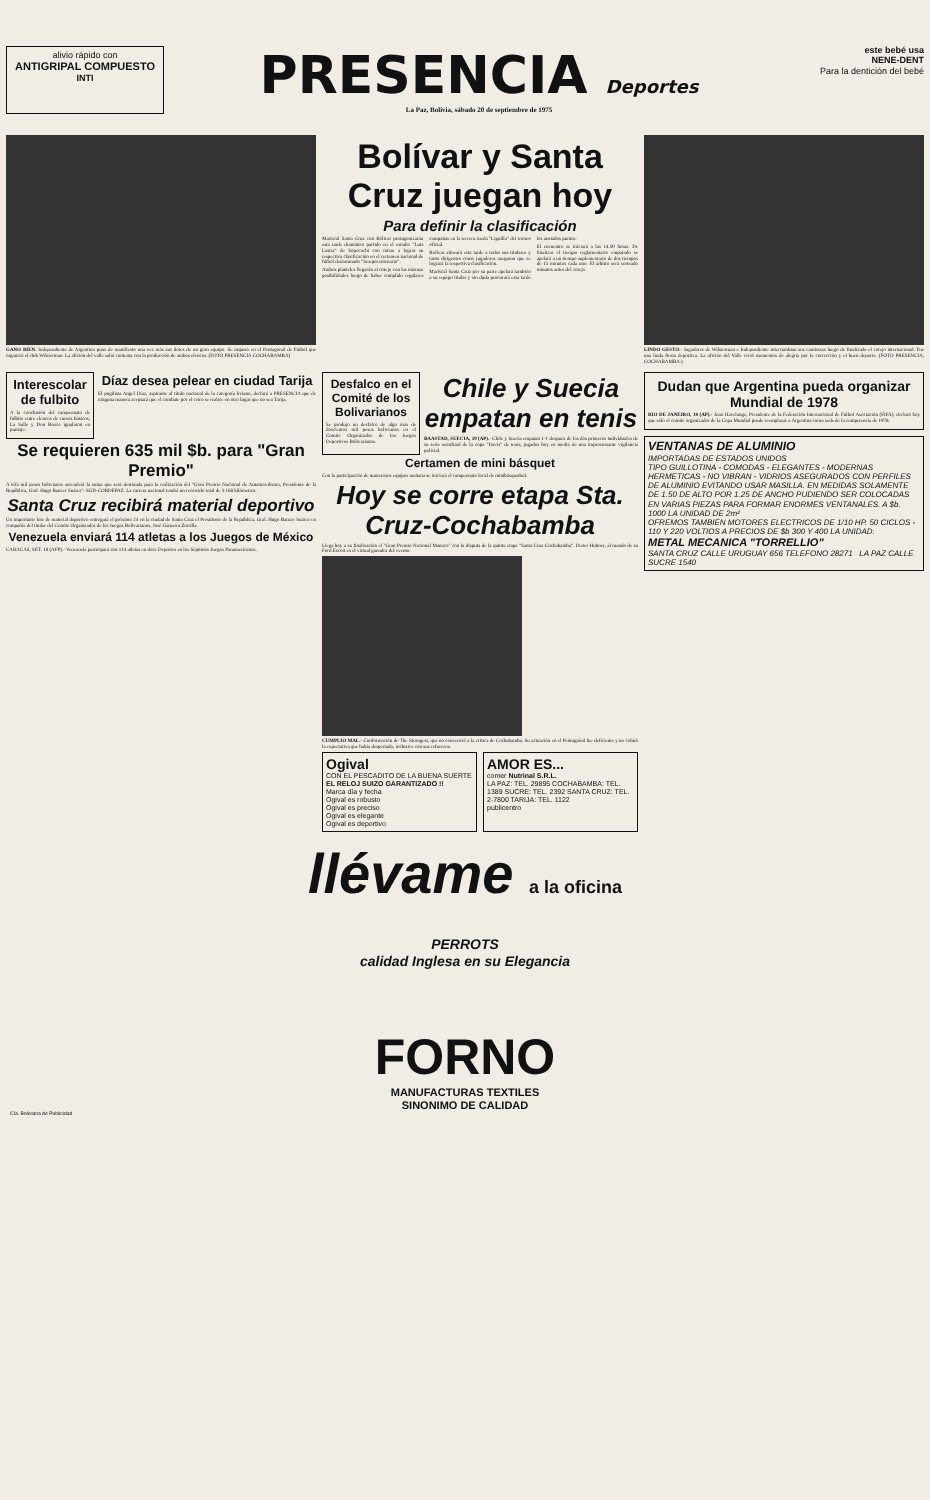alivio rápido con
ANTIGRIPAL COMPUESTO
INTI
PRESENCIA Deportes
La Paz, Bolivia, sábado 20 de septiembre de 1975
este bebé usa
NENE-DENT
Para la dentición del bebé
GANO BIEN. Independiente de Argentina puso de manifiesto una vez más sus dotes de un gran equipo. Se impuso en el Pentagonal de Fútbol que organizó el club Wilsterman. La afición del valle salió contenta con la producción de ambos elencos. (FOTO PRESENCIA COCHABAMBA)
Bolívar y Santa Cruz juegan hoy
Para definir la clasificación
Mariscal Santa Cruz con Bolívar protagonizarán esta tarde dramático partido en el estadio "Luis Lastra" de Sopocachi con miras a lograr su respectiva clasificación en el certamen nacional de fútbol denominado "Sesquicentenario".
Ambos planteles llegarán al cotejo con las mismas posibilidades luego de haber cumplido regulares campañas en la tercera rueda "Liguilla" del torneo oficial.
Bolívar alineará esta tarde a todos sus titulares y tanto dirigentes como jugadores aseguran que se logrará la respectiva clasificación.
Mariscal Santa Cruz por su parte apelará también a su equipo titular y sin duda procurará esta tarde los ansiados puntos.
El encuentro se iniciará a las 14.50 horas. De finalizar el tiempo reglamentario empatado se apelará a un tiempo suplementario de dos tiempos de 15 minutos cada uno. El árbitro será sorteado minutos antes del cotejo.
LINDO GESTO.- Jugadores de Wilsterman e Independiente intercambian sus camisetas luego de finalizado el cotejo internacional. Fue una linda fiesta deportiva. La afición del Valle vivió momentos de alegría por la corrección y el buen deporte. (FOTO PRESENCIA, COCHABAMBA.)
Interescolar de fulbito
A la conclusión del campeonato de fulbito entre elencos de cursos básicos, La Salle y Don Bosco igualaron en puntaje.
Díaz desea pelear en ciudad Tarija
El pugilista Angel Díaz, aspirante al título nacional de la categoría liviano, declaró a PRESENCIA que de ninguna manera aceptará que el combate por el cetro se realice en otro lugar que no sea Tarija.
Se requieren 635 mil $b. para "Gran Premio"
A 635 mil pesos bolivianos ascenderá la suma que será destinada para la realización del "Gran Premio Nacional de Automovilismo, Presidente de la República, Gral. Hugo Banzer Suárez". SGD-CORDEPAZ. La carrera nacional tendrá un recorrido total de 3.168 kilómetros.
Santa Cruz recibirá material deportivo
Un importante lote de material deportivo entregará el próximo 24 en la ciudad de Santa Cruz el Presidente de la República, Gral. Hugo Banzer Suárez en compañía del titular del Comité Organizador de los Juegos Bolivarianos, José Gamarra Zorrilla.
Venezuela enviará 114 atletas a los Juegos de México
CARACAS, SET. 18 (AFP).- Venezuela participará con 114 atletas en doce Deportes en los Séptimos Juegos Panamericanos.
Desfalco en el Comité de los Bolivarianos
Se produjo un desfalco de algo más de doscientos mil pesos bolivianos en el Comité Organizador de los Juegos Deportivos Bolivarianos.
Chile y Suecia empatan en tenis
BAASTAD, SUECIA, 19 (AP).- Chile y Suecia empatan 1-1 después de los dos primeros individuales de su serie semifinal de la copa "Davis" de tenis, jugados hoy en medio de una impresionante vigilancia policial.
Certamen de mini básquet
Con la participación de numerosos equipos mañana se iniciará el campeonato local de minibásquetbol.
Hoy se corre etapa Sta. Cruz-Cochabamba
Llega hoy a su finalización el "Gran Premio Nacional Manaco" con la disputa de la quinta etapa "Santa Cruz-Cochabamba". Dieter Hubner, al mando de su Ford Escort es el virtual ganador del evento.
CUMPLIO MAL.- Conformación de The Strongest, que no convenció a la crítica de Cochabamba. Su actuación en el Pentagonal fue deficiente y no colmó la expectativa que había despertado, inclusive con sus refuerzos.
Ogival
CON EL PESCADITO DE LA BUENA SUERTE
EL RELOJ SUIZO GARANTIZADO !!
Marca día y fecha
Ogival es robusto
Ogival es preciso
Ogival es elegante
Ogival es deportivo
AMOR ES...
comer Nutrinal S.R.L.
LA PAZ: TEL. 29895 COCHABAMBA: TEL. 1389 SUCRE: TEL. 2392 SANTA CRUZ: TEL. 2-7800 TARIJA: TEL. 1122
publicentro
Dudan que Argentina pueda organizar Mundial de 1978
RIO DE JANEIRO, 18 (AP).- Joao Havelange, Presidente de la Federación Internacional de Fútbol Asociación (FIFA), declaró hoy que sólo el comité organizador de la Copa Mundial puede reemplazar a Argentina como sede de la competencia de 1978.
VENTANAS DE ALUMINIO
IMPORTADAS DE ESTADOS UNIDOS
TIPO GUILLOTINA - COMODAS - ELEGANTES - MODERNAS HERMETICAS - NO VIBRAN - VIDRIOS ASEGURADOS CON PERFILES DE ALUMINIO EVITANDO USAR MASILLA. EN MEDIDAS SOLAMENTE DE 1.50 DE ALTO POR 1.25 DE ANCHO PUDIENDO SER COLOCADAS EN VARIAS PIEZAS PARA FORMAR ENORMES VENTANALES. A $b. 1000 LA UNIDAD DE 2m²
OFREMOS TAMBIEN MOTORES ELECTRICOS DE 1/10 HP. 50 CICLOS - 110 Y 220 VOLTIOS A PRECIOS DE $b 300 Y 400 LA UNIDAD.
METAL MECANICA "TORRELLIO"
SANTA CRUZ CALLE URUGUAY 656 TELEFONO 28271 LA PAZ CALLE SUCRE 1540
llévame a la oficina
PERROTS
calidad Inglesa en su Elegancia
FORNO
MANUFACTURAS TEXTILES
SINONIMO DE CALIDAD
Cía. Boliviana de Publicidad